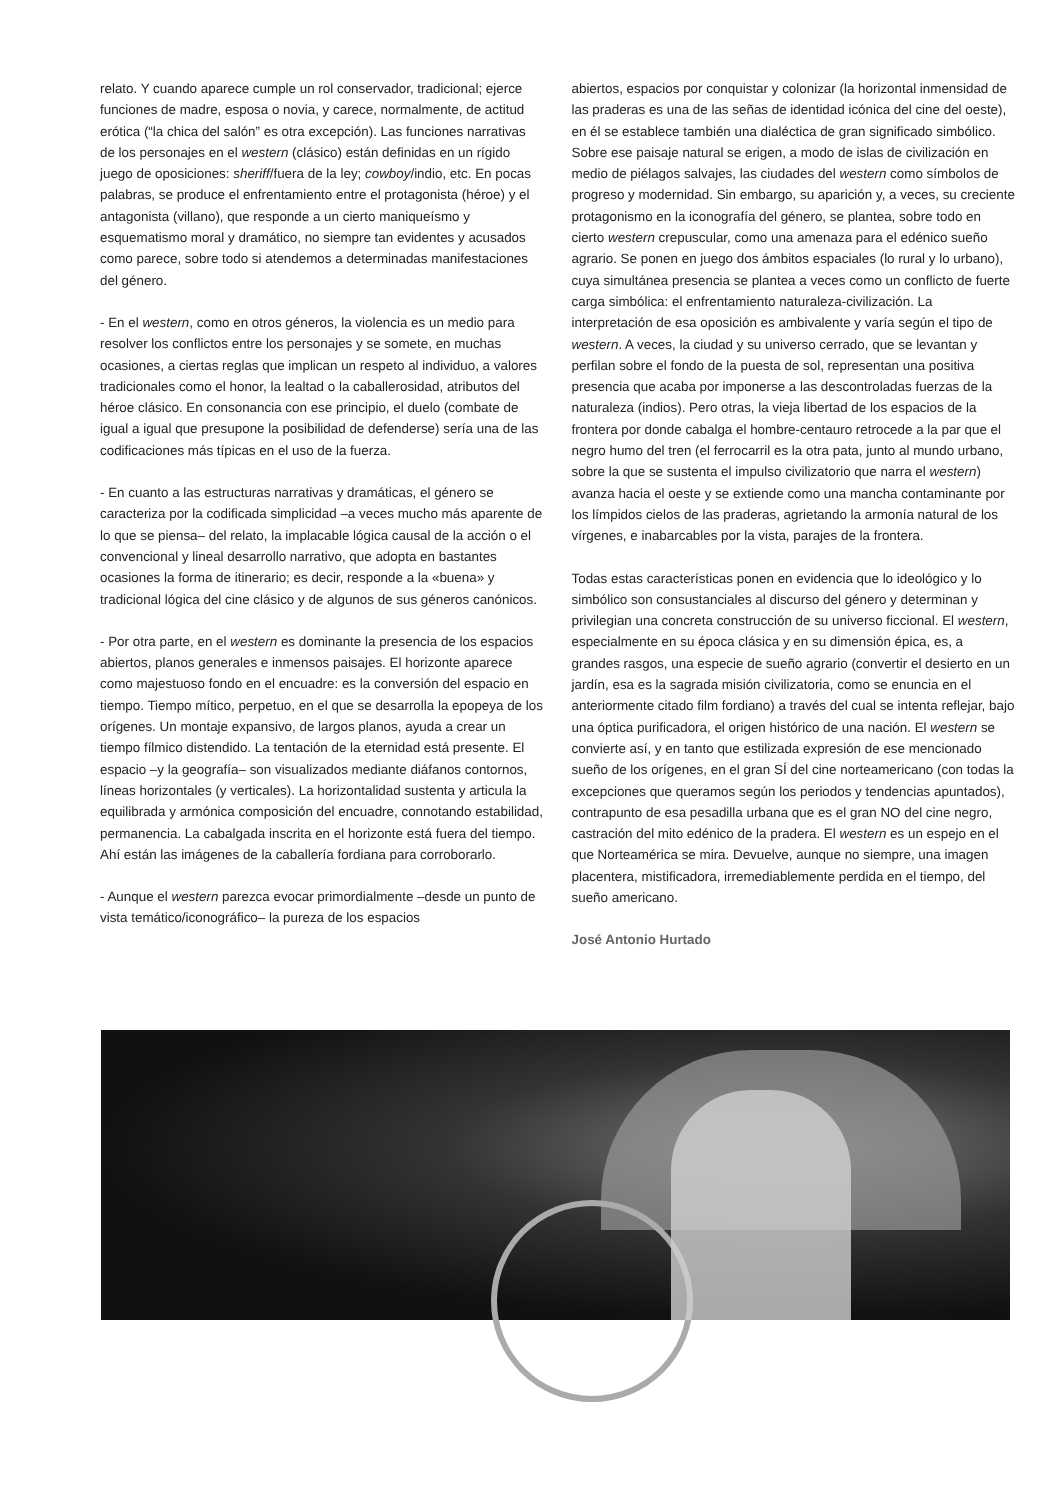relato. Y cuando aparece cumple un rol conservador, tradicional; ejerce funciones de madre, esposa o novia, y carece, normalmente, de actitud erótica (“la chica del salón” es otra excepción). Las funciones narrativas de los personajes en el western (clásico) están definidas en un rígido juego de oposiciones: sheriff/fuera de la ley; cowboy/indio, etc. En pocas palabras, se produce el enfrentamiento entre el protagonista (héroe) y el antagonista (villano), que responde a un cierto maniqueísmo y esquematismo moral y dramático, no siempre tan evidentes y acusados como parece, sobre todo si atendemos a determinadas manifestaciones del género.
- En el western, como en otros géneros, la violencia es un medio para resolver los conflictos entre los personajes y se somete, en muchas ocasiones, a ciertas reglas que implican un respeto al individuo, a valores tradicionales como el honor, la lealtad o la caballerosidad, atributos del héroe clásico. En consonancia con ese principio, el duelo (combate de igual a igual que presupone la posibilidad de defenderse) sería una de las codificaciones más típicas en el uso de la fuerza.
- En cuanto a las estructuras narrativas y dramáticas, el género se caracteriza por la codificada simplicidad –a veces mucho más aparente de lo que se piensa– del relato, la implacable lógica causal de la acción o el convencional y lineal desarrollo narrativo, que adopta en bastantes ocasiones la forma de itinerario; es decir, responde a la «buena» y tradicional lógica del cine clásico y de algunos de sus géneros canónicos.
- Por otra parte, en el western es dominante la presencia de los espacios abiertos, planos generales e inmensos paisajes. El horizonte aparece como majestuoso fondo en el encuadre: es la conversión del espacio en tiempo. Tiempo mítico, perpetuo, en el que se desarrolla la epopeya de los orígenes. Un montaje expansivo, de largos planos, ayuda a crear un tiempo fílmico distendido. La tentación de la eternidad está presente. El espacio –y la geografía– son visualizados mediante diáfanos contornos, líneas horizontales (y verticales). La horizontalidad sustenta y articula la equilibrada y armónica composición del encuadre, connotando estabilidad, permanencia. La cabalgada inscrita en el horizonte está fuera del tiempo. Ahí están las imágenes de la caballería fordiana para corroborarlo.
- Aunque el western parezca evocar primordialmente –desde un punto de vista temático/iconográfico– la pureza de los espacios
abiertos, espacios por conquistar y colonizar (la horizontal inmensidad de las praderas es una de las señas de identidad icónica del cine del oeste), en él se establece también una dialéctica de gran significado simbólico. Sobre ese paisaje natural se erigen, a modo de islas de civilización en medio de piélagos salvajes, las ciudades del western como símbolos de progreso y modernidad. Sin embargo, su aparición y, a veces, su creciente protagonismo en la iconografía del género, se plantea, sobre todo en cierto western crepuscular, como una amenaza para el edénico sueño agrario. Se ponen en juego dos ámbitos espaciales (lo rural y lo urbano), cuya simultánea presencia se plantea a veces como un conflicto de fuerte carga simbólica: el enfrentamiento naturaleza-civilización. La interpretación de esa oposición es ambivalente y varía según el tipo de western. A veces, la ciudad y su universo cerrado, que se levantan y perfilan sobre el fondo de la puesta de sol, representan una positiva presencia que acaba por imponerse a las descontroladas fuerzas de la naturaleza (indios). Pero otras, la vieja libertad de los espacios de la frontera por donde cabalga el hombre-centauro retrocede a la par que el negro humo del tren (el ferrocarril es la otra pata, junto al mundo urbano, sobre la que se sustenta el impulso civilizatorio que narra el western) avanza hacia el oeste y se extiende como una mancha contaminante por los límpidos cielos de las praderas, agrietando la armonía natural de los vírgenes, e inabarcables por la vista, parajes de la frontera.
Todas estas características ponen en evidencia que lo ideológico y lo simbólico son consustanciales al discurso del género y determinan y privilegian una concreta construcción de su universo ficcional. El western, especialmente en su época clásica y en su dimensión épica, es, a grandes rasgos, una especie de sueño agrario (convertir el desierto en un jardín, esa es la sagrada misión civilizatoria, como se enuncia en el anteriormente citado film fordiano) a través del cual se intenta reflejar, bajo una óptica purificadora, el origen histórico de una nación. El western se convierte así, y en tanto que estilizada expresión de ese mencionado sueño de los orígenes, en el gran SÍ del cine norteamericano (con todas la excepciones que queramos según los periodos y tendencias apuntados), contrapunto de esa pesadilla urbana que es el gran NO del cine negro, castración del mito edénico de la pradera. El western es un espejo en el que Norteamérica se mira. Devuelve, aunque no siempre, una imagen placentera, mistificadora, irremediablemente perdida en el tiempo, del sueño americano.
José Antonio Hurtado